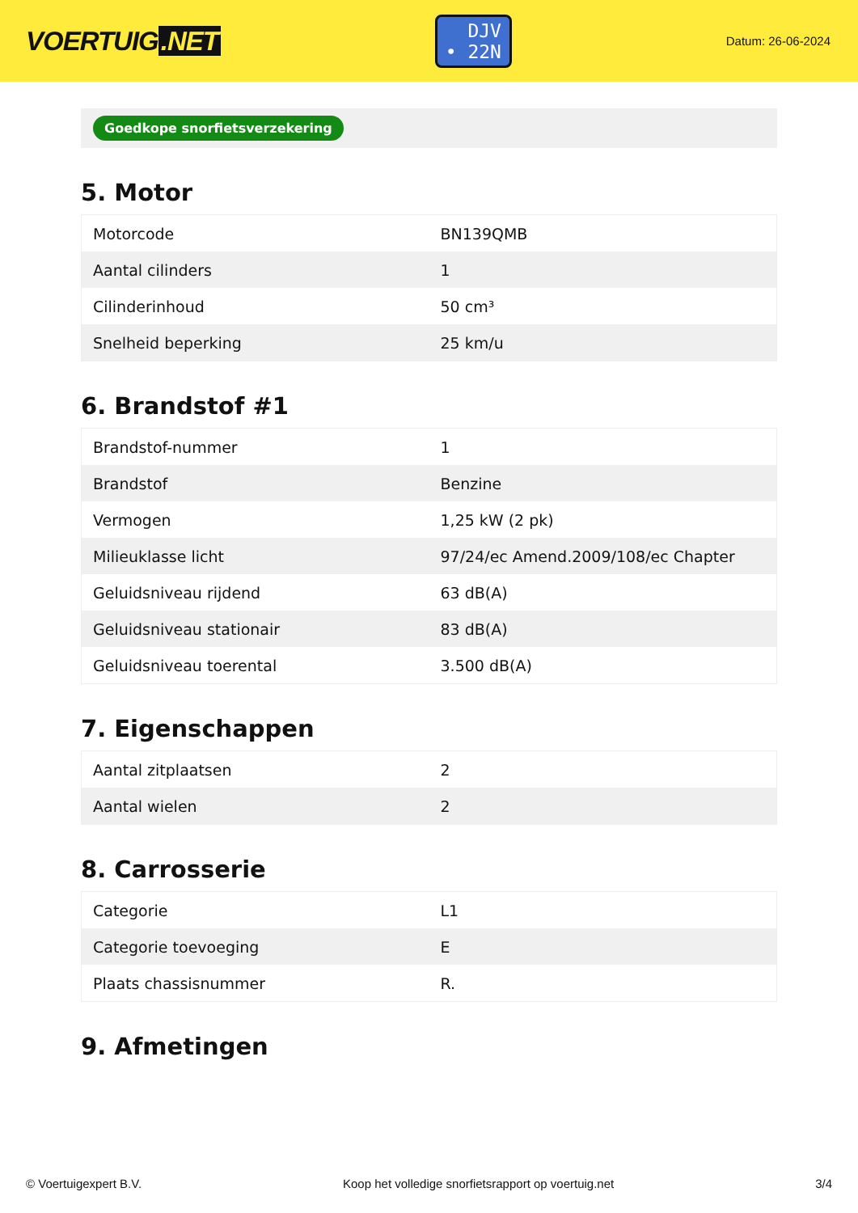VOERTUIG.NET
DJV
• 22N
Datum: 26-06-2024
Goedkope snorfietsverzekering
5. Motor
| Motorcode | BN139QMB |
| Aantal cilinders | 1 |
| Cilinderinhoud | 50 cm³ |
| Snelheid beperking | 25 km/u |
6. Brandstof #1
| Brandstof-nummer | 1 |
| Brandstof | Benzine |
| Vermogen | 1,25 kW (2 pk) |
| Milieuklasse licht | 97/24/ec Amend.2009/108/ec Chapter |
| Geluidsniveau rijdend | 63 dB(A) |
| Geluidsniveau stationair | 83 dB(A) |
| Geluidsniveau toerental | 3.500 dB(A) |
7. Eigenschappen
| Aantal zitplaatsen | 2 |
| Aantal wielen | 2 |
8. Carrosserie
| Categorie | L1 |
| Categorie toevoeging | E |
| Plaats chassisnummer | R. |
9. Afmetingen
© Voertuigexpert B.V. Koop het volledige snorfietsrapport op voertuig.net 3/4